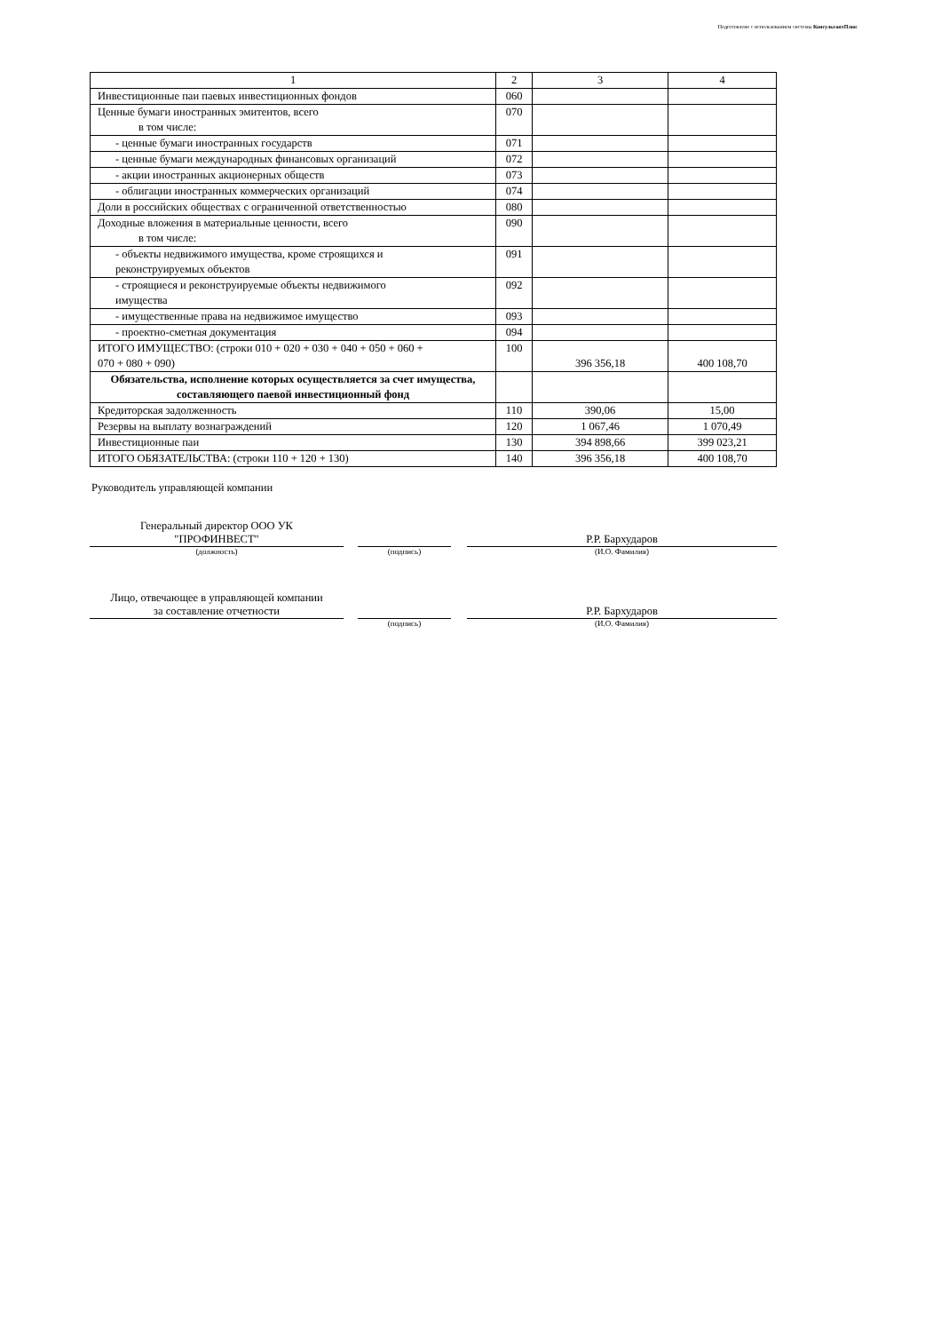Подготовлено с использованием системы КонсультантПлюс
| 1 | 2 | 3 | 4 |
| Инвестиционные паи паевых инвестиционных фондов | 060 | | |
| Ценные бумаги иностранных эмитентов, всего в том числе: | 070 | | |
| - ценные бумаги иностранных государств | 071 | | |
| - ценные бумаги международных финансовых организаций | 072 | | |
| - акции иностранных акционерных обществ | 073 | | |
| - облигации иностранных коммерческих организаций | 074 | | |
| Доли в российских обществах с ограниченной ответственностью | 080 | | |
| Доходные вложения в материальные ценности, всего в том числе: | 090 | | |
| - объекты недвижимого имущества, кроме строящихся и реконструируемых объектов | 091 | | |
| - строящиеся и реконструируемые объекты недвижимого имущества | 092 | | |
| - имущественные права на недвижимое имущество | 093 | | |
| - проектно-сметная документация | 094 | | |
| ИТОГО ИМУЩЕСТВО: (строки 010 + 020 + 030 + 040 + 050 + 060 + 070 + 080 + 090) | 100 | 396 356,18 | 400 108,70 |
| Обязательства, исполнение которых осуществляется за счет имущества, составляющего паевой инвестиционный фонд | | | |
| Кредиторская задолженность | 110 | 390,06 | 15,00 |
| Резервы на выплату вознаграждений | 120 | 1 067,46 | 1 070,49 |
| Инвестиционные паи | 130 | 394 898,66 | 399 023,21 |
| ИТОГО ОБЯЗАТЕЛЬСТВА: (строки 110 + 120 + 130) | 140 | 396 356,18 | 400 108,70 |
Руководитель управляющей компании
Генеральный директор ООО УК
"ПРОФИНВЕСТ"
Р.Р. Бархударов
(должность) (подпись) (И.О. Фамилия)
Лицо, отвечающее в управляющей компании
за составление отчетности
Р.Р. Бархударов
(подпись) (И.О. Фамилия)